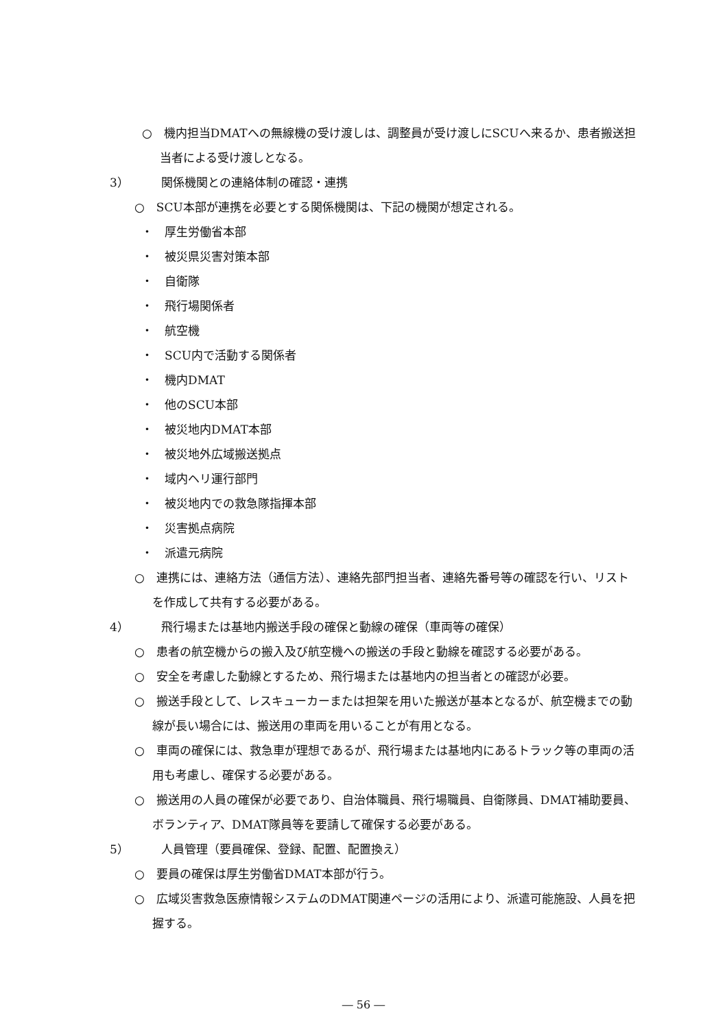○　機内担当DMATへの無線機の受け渡しは、調整員が受け渡しにSCUへ来るか、患者搬送担当者による受け渡しとなる。
3） 関係機関との連絡体制の確認・連携
○　SCU本部が連携を必要とする関係機関は、下記の機関が想定される。
・　厚生労働省本部
・　被災県災害対策本部
・　自衛隊
・　飛行場関係者
・　航空機
・　SCU内で活動する関係者
・　機内DMAT
・　他のSCU本部
・　被災地内DMAT本部
・　被災地外広域搬送拠点
・　域内ヘリ運行部門
・　被災地内での救急隊指揮本部
・　災害拠点病院
・　派遣元病院
○　連携には、連絡方法（通信方法）、連絡先部門担当者、連絡先番号等の確認を行い、リストを作成して共有する必要がある。
4） 飛行場または基地内搬送手段の確保と動線の確保（車両等の確保）
○　患者の航空機からの搬入及び航空機への搬送の手段と動線を確認する必要がある。
○　安全を考慮した動線とするため、飛行場または基地内の担当者との確認が必要。
○　搬送手段として、レスキューカーまたは担架を用いた搬送が基本となるが、航空機までの動線が長い場合には、搬送用の車両を用いることが有用となる。
○　車両の確保には、救急車が理想であるが、飛行場または基地内にあるトラック等の車両の活用も考慮し、確保する必要がある。
○　搬送用の人員の確保が必要であり、自治体職員、飛行場職員、自衛隊員、DMAT補助要員、ボランティア、DMAT隊員等を要請して確保する必要がある。
5） 人員管理（要員確保、登録、配置、配置換え）
○　要員の確保は厚生労働省DMAT本部が行う。
○　広域災害救急医療情報システムのDMAT関連ページの活用により、派遣可能施設、人員を把握する。
― 56 ―